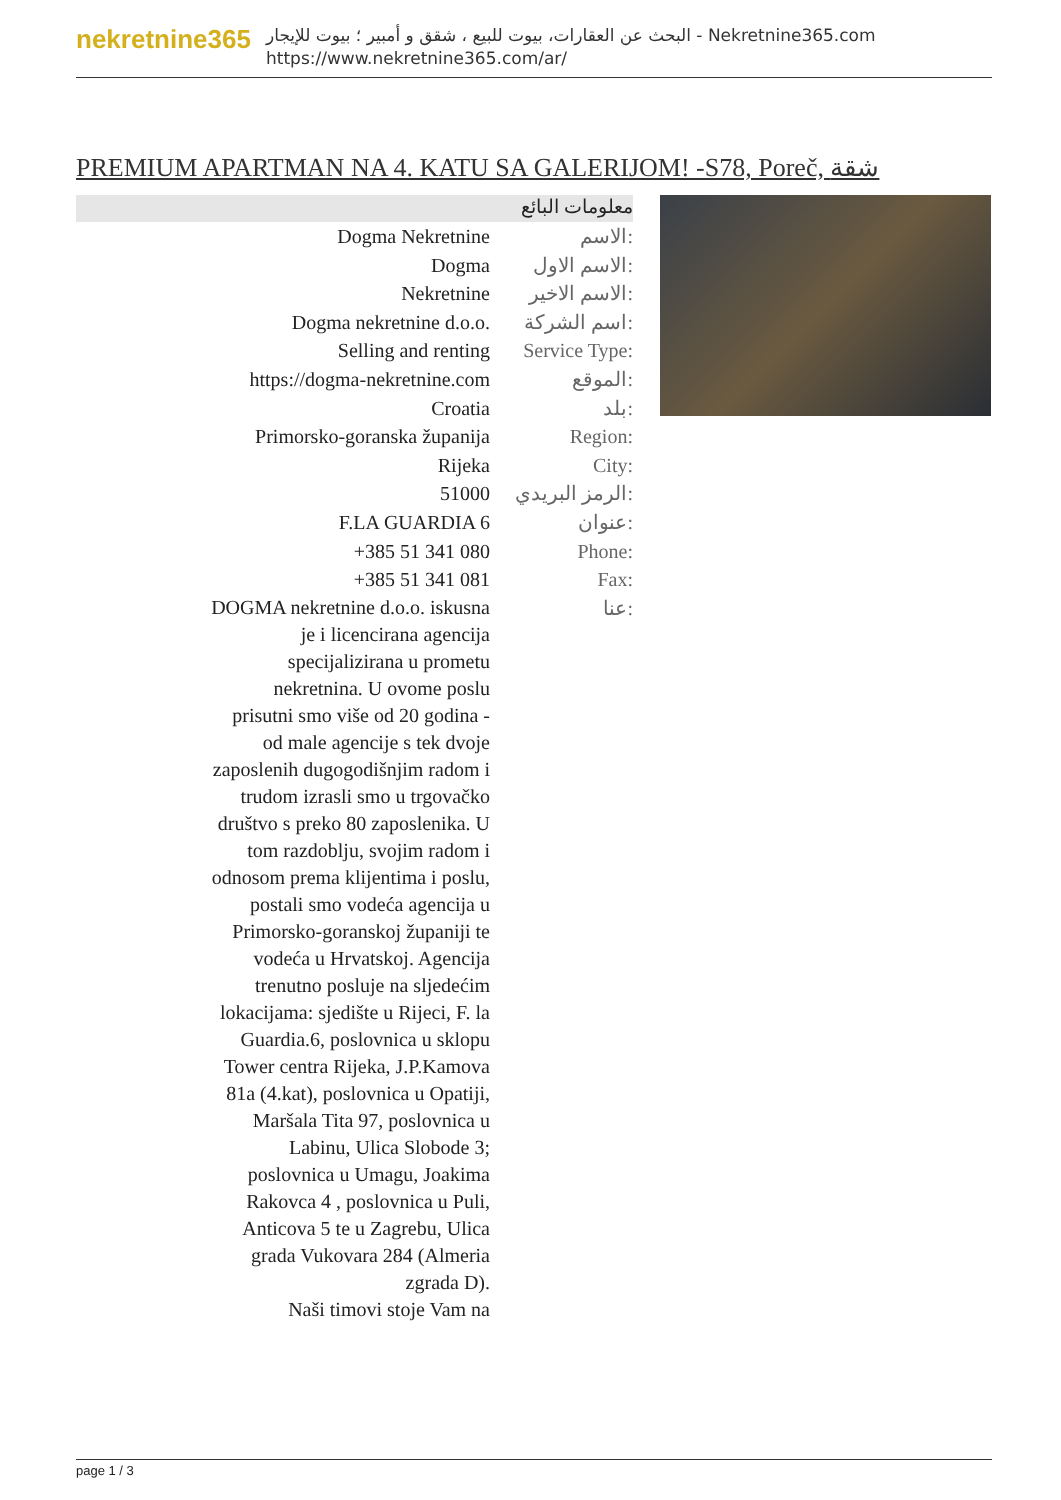nekretnine365
البحث عن العقارات، بيوت للبيع ، شقق و أمبير ؛ بيوت للإيجار - Nekretnine365.com
https://www.nekretnine365.com/ar/
PREMIUM APARTMAN NA 4. KATU SA GALERIJOM! -S78, Poreč, شقة
معلومات البائع
| Dogma Nekretnine | الاسم: |
| Dogma | الاسم الاول: |
| Nekretnine | الاسم الاخير: |
| Dogma nekretnine d.o.o. | اسم الشركة: |
| Selling and renting | Service Type: |
| https://dogma-nekretnine.com | الموقع: |
| Croatia | بلد: |
| Primorsko-goranska županija | Region: |
| Rijeka | City: |
| 51000 | الرمز البريدي: |
| F.LA GUARDIA 6 | عنوان: |
| +385 51 341 080 | Phone: |
| +385 51 341 081 | Fax: |
| DOGMA nekretnine d.o.o. iskusna je i licencirana agencija specijalizirana u prometu nekretnina. U ovome poslu prisutni smo više od 20 godina - od male agencije s tek dvoje zaposlenih dugogodišnjim radom i trudom izrasli smo u trgovačko društvo s preko 80 zaposlenika. U tom razdoblju, svojim radom i odnosom prema klijentima i poslu, postali smo vodeća agencija u Primorsko-goranskoj županiji te vodeća u Hrvatskoj. Agencija trenutno posluje na sljedećim lokacijama: sjedište u Rijeci, F. la Guardia.6, poslovnica u sklopu Tower centra Rijeka, J.P.Kamova 81a (4.kat), poslovnica u Opatiji, Maršala Tita 97, poslovnica u Labinu, Ulica Slobode 3; poslovnica u Umagu, Joakima Rakovca 4 , poslovnica u Puli, Anticova 5 te u Zagrebu, Ulica grada Vukovara 284 (Almeria zgrada D). Naši timovi stoje Vam na | عنا: |
page 1 / 3